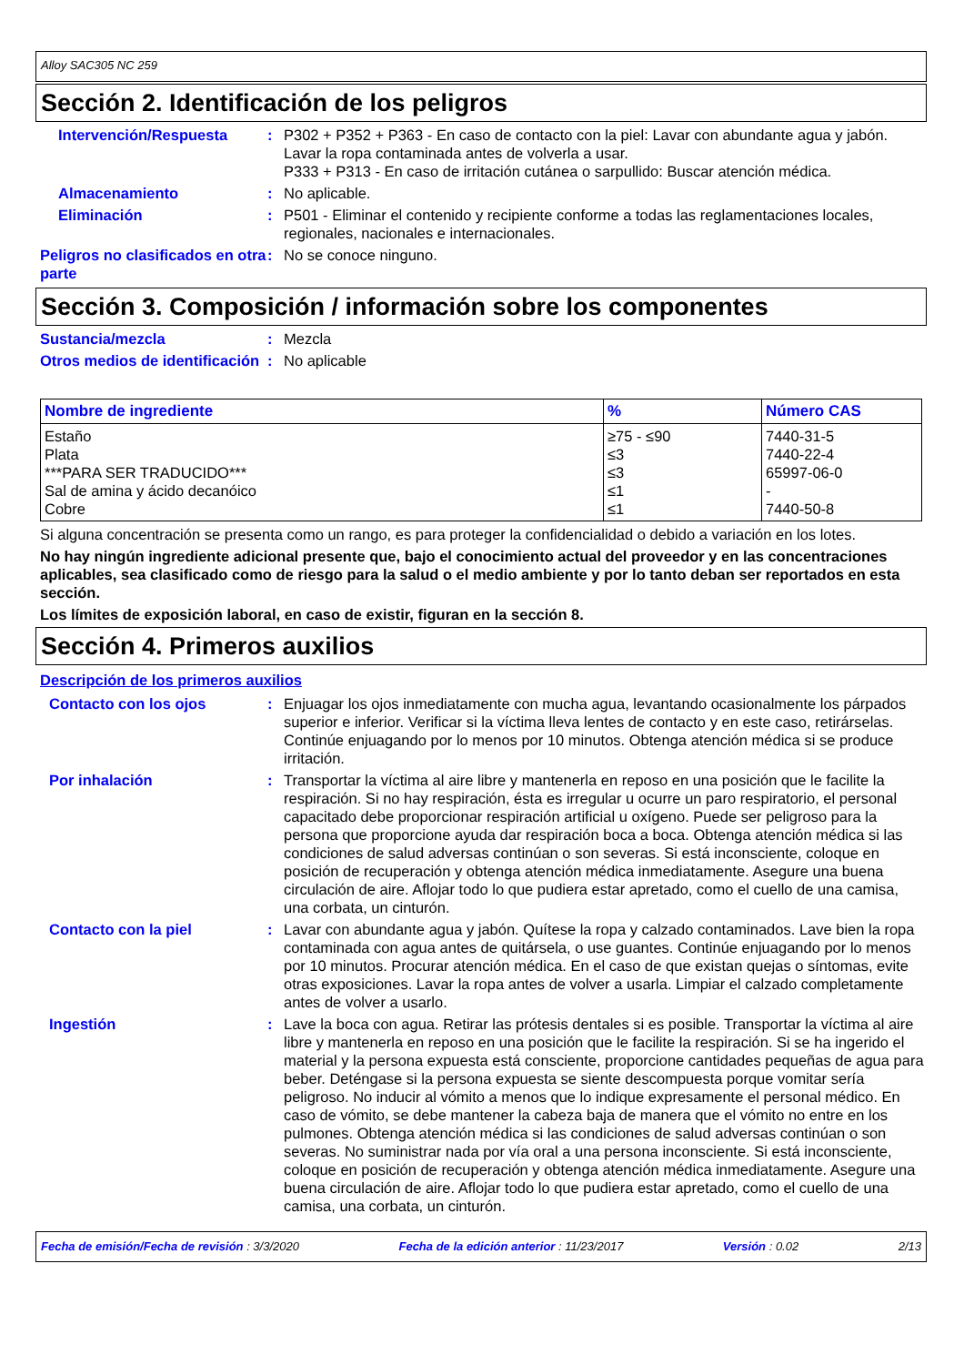Alloy SAC305 NC 259
Sección 2. Identificación de los peligros
Intervención/Respuesta : P302 + P352 + P363 - En caso de contacto con la piel: Lavar con abundante agua y jabón. Lavar la ropa contaminada antes de volverla a usar.
P333 + P313 - En caso de irritación cutánea o sarpullido: Buscar atención médica.
Almacenamiento : No aplicable.
Eliminación : P501 - Eliminar el contenido y recipiente conforme a todas las reglamentaciones locales, regionales, nacionales e internacionales.
Peligros no clasificados en otra parte
: No se conoce ninguno.
Sección 3. Composición / información sobre los componentes
Sustancia/mezcla : Mezcla
Otros medios de identificación
: No aplicable
| Nombre de ingrediente | % | Número CAS |
| --- | --- | --- |
| Estaño Plata ***PARA SER TRADUCIDO*** Sal de amina y ácido decanóico Cobre | ≥75 - ≤90 ≤3 ≤3 ≤1 ≤1 | 7440-31-5 7440-22-4 65997-06-0 - 7440-50-8 |
Si alguna concentración se presenta como un rango, es para proteger la confidencialidad o debido a variación en los lotes.
No hay ningún ingrediente adicional presente que, bajo el conocimiento actual del proveedor y en las concentraciones aplicables, sea clasificado como de riesgo para la salud o el medio ambiente y por lo tanto deban ser reportados en esta sección.
Los límites de exposición laboral, en caso de existir, figuran en la sección 8.
Sección 4. Primeros auxilios
Descripción de los primeros auxilios
Contacto con los ojos : Enjuagar los ojos inmediatamente con mucha agua, levantando ocasionalmente los párpados superior e inferior. Verificar si la víctima lleva lentes de contacto y en este caso, retirárselas. Continúe enjuagando por lo menos por 10 minutos. Obtenga atención médica si se produce irritación.
Por inhalación : Transportar la víctima al aire libre y mantenerla en reposo en una posición que le facilite la respiración. Si no hay respiración, ésta es irregular u ocurre un paro respiratorio, el personal capacitado debe proporcionar respiración artificial u oxígeno. Puede ser peligroso para la persona que proporcione ayuda dar respiración boca a boca. Obtenga atención médica si las condiciones de salud adversas continúan o son severas. Si está inconsciente, coloque en posición de recuperación y obtenga atención médica inmediatamente. Asegure una buena circulación de aire. Aflojar todo lo que pudiera estar apretado, como el cuello de una camisa, una corbata, un cinturón.
Contacto con la piel : Lavar con abundante agua y jabón. Quítese la ropa y calzado contaminados. Lave bien la ropa contaminada con agua antes de quitársela, o use guantes. Continúe enjuagando por lo menos por 10 minutos. Procurar atención médica. En el caso de que existan quejas o síntomas, evite otras exposiciones. Lavar la ropa antes de volver a usarla. Limpiar el calzado completamente antes de volver a usarlo.
Ingestión : Lave la boca con agua. Retirar las prótesis dentales si es posible. Transportar la víctima al aire libre y mantenerla en reposo en una posición que le facilite la respiración. Si se ha ingerido el material y la persona expuesta está consciente, proporcione cantidades pequeñas de agua para beber. Deténgase si la persona expuesta se siente descompuesta porque vomitar sería peligroso. No inducir al vómito a menos que lo indique expresamente el personal médico. En caso de vómito, se debe mantener la cabeza baja de manera que el vómito no entre en los pulmones. Obtenga atención médica si las condiciones de salud adversas continúan o son severas. No suministrar nada por vía oral a una persona inconsciente. Si está inconsciente, coloque en posición de recuperación y obtenga atención médica inmediatamente. Asegure una buena circulación de aire. Aflojar todo lo que pudiera estar apretado, como el cuello de una camisa, una corbata, un cinturón.
Fecha de emisión/Fecha de revisión : 3/3/2020 Fecha de la edición anterior : 11/23/2017 Versión : 0.02 2/13